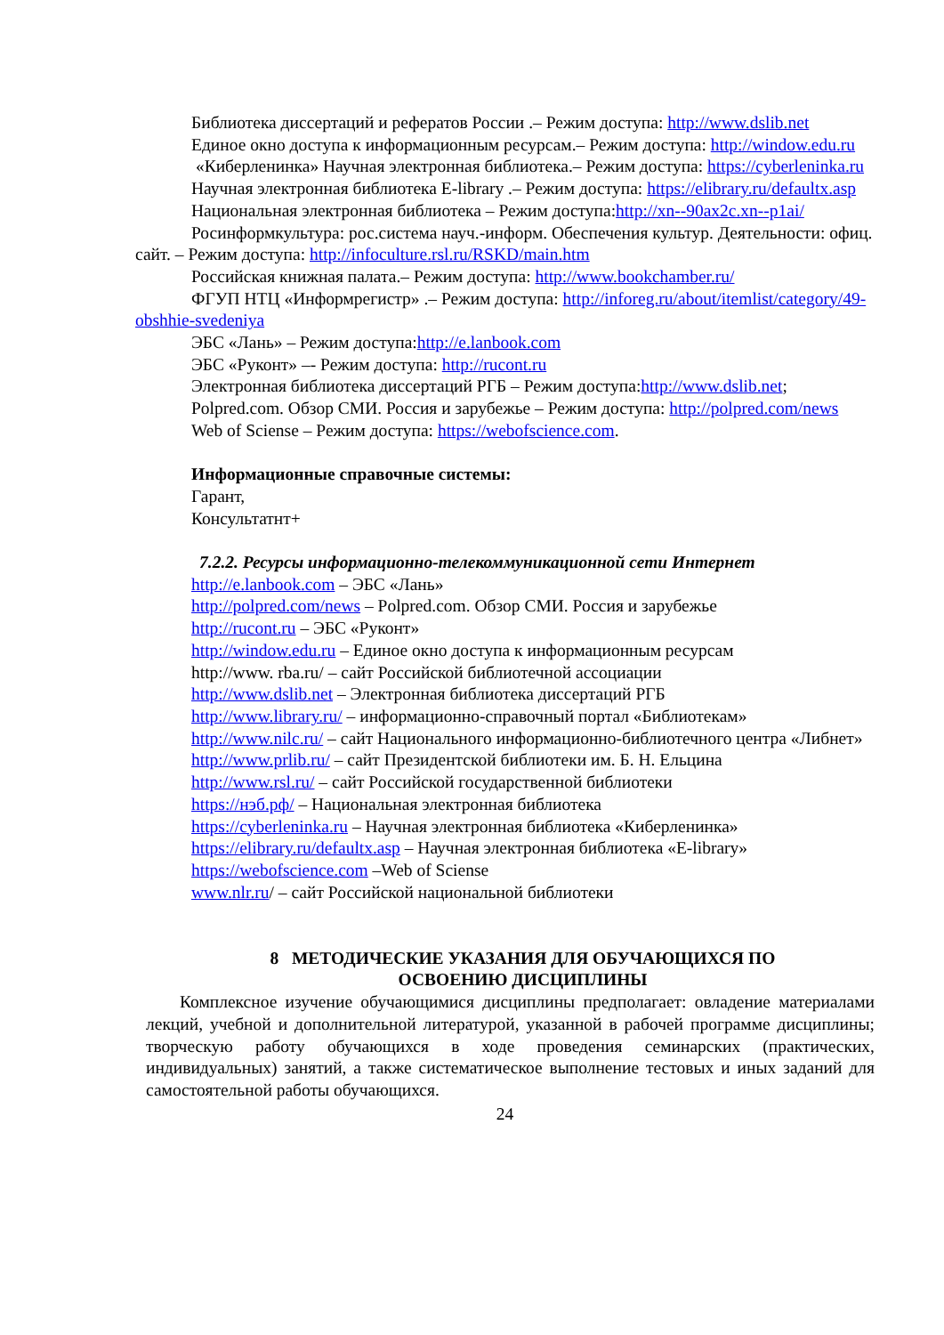Библиотека диссертаций и рефератов России .– Режим доступа: http://www.dslib.net
Единое окно доступа к информационным ресурсам.– Режим доступа: http://window.edu.ru
«Киберленинка» Научная электронная библиотека.– Режим доступа: https://cyberleninka.ru
Научная электронная библиотека E-library .– Режим доступа: https://elibrary.ru/defaultx.asp
Национальная электронная библиотека – Режим доступа:http://xn--90ax2c.xn--p1ai/
Росинформкультура: рос.система науч.-информ. Обеспечения культур. Деятельности: офиц. сайт. – Режим доступа: http://infoculture.rsl.ru/RSKD/main.htm
Российская книжная палата.– Режим доступа: http://www.bookchamber.ru/
ФГУП НТЦ «Информрегистр» .– Режим доступа: http://inforeg.ru/about/itemlist/category/49-obshhie-svedeniya
ЭБС «Лань» – Режим доступа:http://e.lanbook.com
ЭБС «Руконт» –- Режим доступа: http://rucont.ru
Электронная библиотека диссертаций РГБ – Режим доступа:http://www.dslib.net;
Polpred.com. Обзор СМИ. Россия и зарубежье – Режим доступа: http://polpred.com/news
Web of Sciense – Режим доступа: https://webofscience.com.
Информационные справочные системы:
Гарант,
Консультатнт+
7.2.2. Ресурсы информационно-телекоммуникационной сети Интернет
http://e.lanbook.com – ЭБС «Лань»
http://polpred.com/news – Polpred.com. Обзор СМИ. Россия и зарубежье
http://rucont.ru – ЭБС «Руконт»
http://window.edu.ru – Единое окно доступа к информационным ресурсам
http://www. rba.ru/ – сайт Российской библиотечной ассоциации
http://www.dslib.net – Электронная библиотека диссертаций РГБ
http://www.library.ru/ – информационно-справочный портал «Библиотекам»
http://www.nilc.ru/ – сайт Национального информационно-библиотечного центра «Либнет»
http://www.prlib.ru/ – сайт Президентской библиотеки им. Б. Н. Ельцина
http://www.rsl.ru/ – сайт Российской государственной библиотеки
https://нэб.рф/ – Национальная электронная библиотека
https://cyberleninka.ru – Научная электронная библиотека «Киберленинка»
https://elibrary.ru/defaultx.asp – Научная электронная библиотека «E-library»
https://webofscience.com –Web of Sciense
www.nlr.ru/ – сайт Российской национальной библиотеки
8 МЕТОДИЧЕСКИЕ УКАЗАНИЯ ДЛЯ ОБУЧАЮЩИХСЯ ПО
ОСВОЕНИЮ ДИСЦИПЛИНЫ
Комплексное изучение обучающимися дисциплины предполагает: овладение материалами лекций, учебной и дополнительной литературой, указанной в рабочей программе дисциплины; творческую работу обучающихся в ходе проведения семинарских (практических, индивидуальных) занятий, а также систематическое выполнение тестовых и иных заданий для самостоятельной работы обучающихся.
24